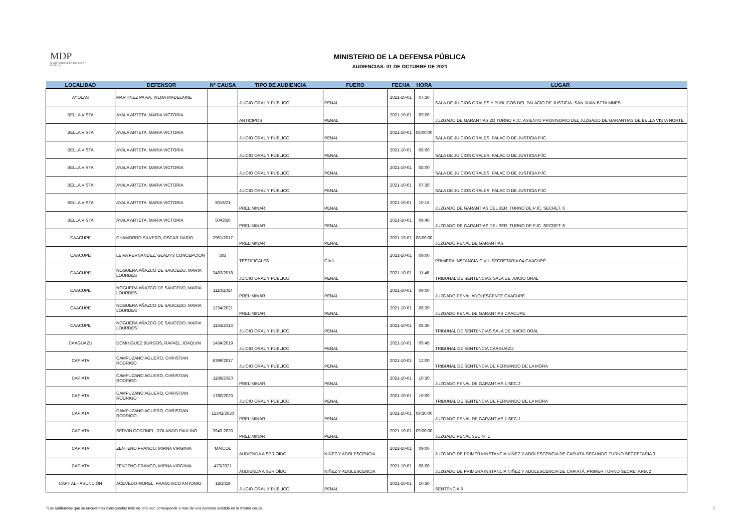MDP
MINISTERIO DE LA DEFENSA PÚBLICA
MINISTERIO DE LA DEFENSA PÚBLICA
AUDIENCIAS: 01 DE OCTUBRE DE 2021
| LOCALIDAD | DEFENSOR | N° CAUSA | TIPO DE AUDIENCIA | FUERO | FECHA | HORA | LUGAR |
| --- | --- | --- | --- | --- | --- | --- | --- |
| AYOLAS | MARTINEZ PAIVA, VILMA MADELAINE | | JUICIO ORAL Y PÚBLICO | PENAL | 2021-10-01 | 07:30 | SALA DE JUICIOS ORALES Y PÚBLICOS DEL PALACIO DE JUSTICIA- SAN JUAN BTTA MNES |
| BELLA VISTA | AYALA ARTETA, MARIA VICTORIA | | ANTICIPOS | PENAL | 2021-10-01 | 09:00 | JUZGADO DE GARANTIAS 2O TURNO PJC. ASIENTO PROVISORIO DEL JUZGADO DE GARANTIAS DE BELLA VISTA NORTE |
| BELLA VISTA | AYALA ARTETA, MARIA VICTORIA | | JUICIO ORAL Y PÚBLICO | PENAL | 2021-10-01 | 08:00:00 | SALA DE JUICIOS ORALES. PALACIO DE JUSTICIA PJC |
| BELLA VISTA | AYALA ARTETA, MARIA VICTORIA | | JUICIO ORAL Y PÚBLICO | PENAL | 2021-10-01 | 08:00 | SALA DE JUICIOS ORALES. PALACIO DE JUSTICIA PJC |
| BELLA VISTA | AYALA ARTETA, MARIA VICTORIA | | JUICIO ORAL Y PÚBLICO | PENAL | 2021-10-01 | 08:00 | SALA DE JUICIOS ORALES. PALACIO DE JUSTICIA PJC |
| BELLA VISTA | AYALA ARTETA, MARIA VICTORIA | | JUICIO ORAL Y PÚBLICO | PENAL | 2021-10-01 | 07:30 | SALA DE JUICIOS ORALES. PALACIO DE JUSTICIA PJC |
| BELLA VISTA | AYALA ARTETA, MARIA VICTORIA | 5018/21 | PRELIMINAR | PENAL | 2021-10-01 | 10:15 | JUZGADO DE GARANTIAS DEL 3ER. TURNO DE PJC. SECRET. 6 |
| BELLA VISTA | AYALA ARTETA, MARIA VICTORIA | 5043/20 | PRELIMINAR | PENAL | 2021-10-01 | 09:40 | JUZGADO DE GARANTIAS DEL 3ER. TURNO DE PJC. SECRET. 6 |
| CAACUPE | CHAMORRO SILVERO, OSCAR DARIO | 2961/2017 | PRELIMINAR | PENAL | 2021-10-01 | 08:00:00 | JUZGADO PENAL DE GARANTIAS |
| CAACUPE | LEIVA FERNANDEZ, GLADYS CONCEPCION | 303 | TESTIFICALES | CIVIL | 2021-10-01 | 09:00 | PRIMERA INSTANCIA-CIVIL-SECRETARIA 04-CAACUPÉ |
| CAACUPE | NOGUERA AÑAZCO DE SAUCEDO, MARIA LOURDES | 3483/2018 | JUICIO ORAL Y PÚBLICO | PENAL | 2021-10-01 | 11:45 | TRIBUNAL DE SENTENCIAS SALA DE JUICIO ORAL |
| CAACUPE | NOGUERA AÑAZCO DE SAUCEDO, MARIA LOURDES | 1110/2014 | PRELIMINAR | PENAL | 2021-10-01 | 09:00 | JUZGADO PENAL ADOLESCENTE CAACUPE |
| CAACUPE | NOGUERA AÑAZCO DE SAUCEDO, MARIA LOURDES | 1234/2021 | PRELIMINAR | PENAL | 2021-10-01 | 08:30 | JUZGADO PENAL DE GARANTIAS CAACUPE |
| CAACUPE | NOGUERA AÑAZCO DE SAUCEDO, MARIA LOURDES | 1184/2013 | JUICIO ORAL Y PÚBLICO | PENAL | 2021-10-01 | 08:30 | TRIBUNAL DE SENTENCIAS SALA DE JUICIO ORAL |
| CAAGUAZU | DOMINGUEZ BURGOS, RAFAEL JOAQUIN | 1434/2019 | JUICIO ORAL Y PÚBLICO | PENAL | 2021-10-01 | 09:45 | TRIBUNAL DE SENTENCIA CAAGUAZU |
| CAPIATA | CAMPUZANO AGUERO, CHRISTIAN RODRIGO | 6399/2017 | JUICIO ORAL Y PÚBLICO | PENAL | 2021-10-01 | 12:00 | TRIBUNAL DE SENTENCIA DE FERNANDO DE LA MORA |
| CAPIATA | CAMPUZANO AGUERO, CHRISTIAN RODRIGO | 1189/2020 | PRELIMINAR | PENAL | 2021-10-01 | 10:30 | JUZGADO PENAL DE GARANTIAS 1 SEC.2 |
| CAPIATA | CAMPUZANO AGUERO, CHRISTIAN RODRIGO | 1780/2020 | JUICIO ORAL Y PÚBLICO | PENAL | 2021-10-01 | 10:00 | TRIBUNAL DE SENTENCIA DE FERNANDO DE LA MORA |
| CAPIATA | CAMPUZANO AGUERO, CHRISTIAN RODRIGO | 11342/2020 | PRELIMINAR | PENAL | 2021-10-01 | 09:30:00 | JUZGADO PENAL DE GARANTIAS 1 SEC.1 |
| CAPIATA | SERVIN CORONEL, ROLANDO PAULINO | 3943-2020 | PRELIMINAR | PENAL | 2021-10-01 | 09:00:00 | JUZGADO PENAL SEC N° 1 |
| CAPIATA | ZENTENO FRANCO, MIRNA VIRGINIA | MAICOL | AUDIENDA A SER OÍDO | NIÑEZ Y ADOLESCENCIA | 2021-10-01 | 09:00 | JUZGADO DE PRIMERA INSTANCIA NIÑEZ Y ADOLESCENCIA DE CAPIATÁ-SEGUNDO TURNO SECRETARIA 3 |
| CAPIATA | ZENTENO FRANCO, MIRNA VIRGINIA | 473/2021 | AUDIENDA A SER OÍDO | NIÑEZ Y ADOLESCENCIA | 2021-10-01 | 08:00 | JUZGADO DE PRIMERA INSTANCIA NIÑEZ Y ADOLESCENCIA DE CAPIATÁ. PRIMER TURNO SECRETARIA 2 |
| CAPITAL - ASUNCIÓN | ACEVEDO MOREL, FRANCISCO ANTONIO | 18/2019 | JUICIO ORAL Y PÚBLICO | PENAL | 2021-10-01 | 10:30 | SENTENCIA 8 |
*Las audiencias que se encuentran consignadas más de una vez, corresponde a más de una persona asistida en la misma causa.
1